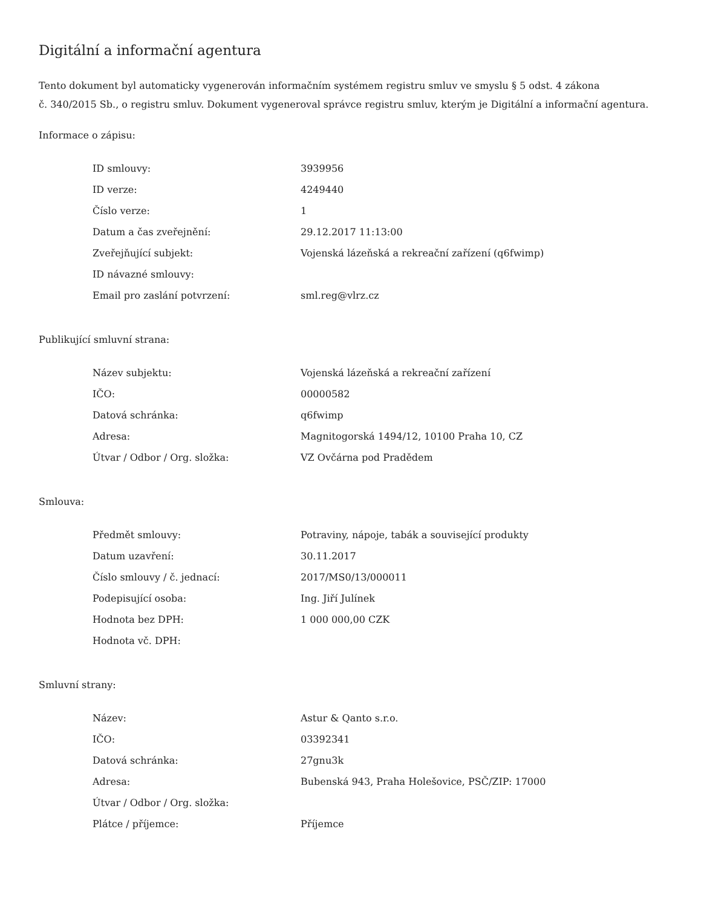Digitální a informační agentura
Tento dokument byl automaticky vygenerován informačním systémem registru smluv ve smyslu § 5 odst. 4 zákona
č. 340/2015 Sb., o registru smluv. Dokument vygeneroval správce registru smluv, kterým je Digitální a informační agentura.
Informace o zápisu:
| ID smlouvy: | 3939956 |
| ID verze: | 4249440 |
| Číslo verze: | 1 |
| Datum a čas zveřejnění: | 29.12.2017 11:13:00 |
| Zveřejňující subjekt: | Vojenská lázeňská a rekreační zařízení (q6fwimp) |
| ID návazné smlouvy: | |
| Email pro zaslání potvrzení: | sml.reg@vlrz.cz |
Publikující smluvní strana:
| Název subjektu: | Vojenská lázeňská a rekreační zařízení |
| IČO: | 00000582 |
| Datová schránka: | q6fwimp |
| Adresa: | Magnitogorská 1494/12, 10100 Praha 10, CZ |
| Útvar / Odbor / Org. složka: | VZ Ovčárna pod Pradědem |
Smlouva:
| Předmět smlouvy: | Potraviny, nápoje, tabák a související produkty |
| Datum uzavření: | 30.11.2017 |
| Číslo smlouvy / č. jednací: | 2017/MS0/13/000011 |
| Podepisující osoba: | Ing. Jiří Julínek |
| Hodnota bez DPH: | 1 000 000,00 CZK |
| Hodnota vč. DPH: | |
Smluvní strany:
| Název: | Astur & Qanto s.r.o. |
| IČO: | 03392341 |
| Datová schránka: | 27gnu3k |
| Adresa: | Bubenská 943, Praha Holešovice, PSČ/ZIP: 17000 |
| Útvar / Odbor / Org. složka: | |
| Plátce / příjemce: | Příjemce |